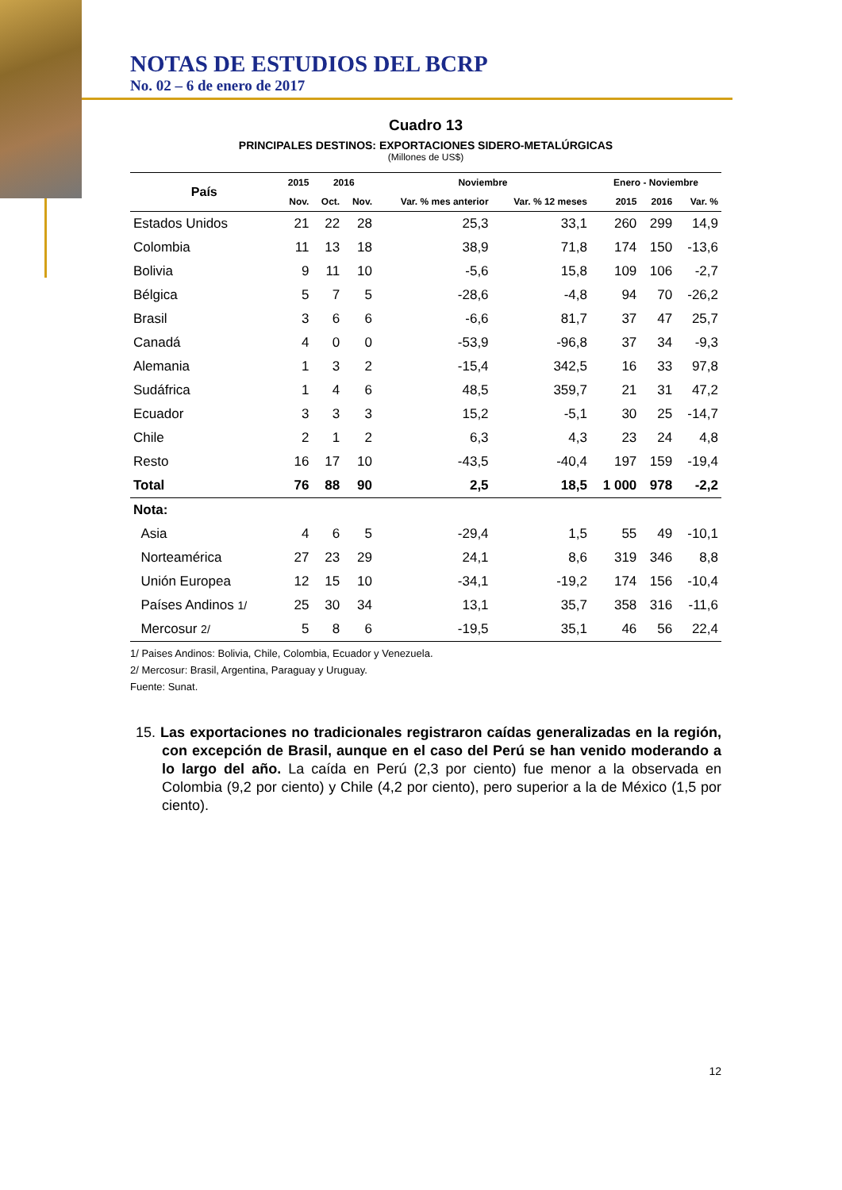NOTAS DE ESTUDIOS DEL BCRP
No. 02 – 6 de enero de 2017
Cuadro 13
PRINCIPALES DESTINOS: EXPORTACIONES SIDERO-METALÚRGICAS
(Millones de US$)
| País | 2015 | 2016 | | Noviembre | | Enero - Noviembre | | |
| --- | --- | --- | --- | --- | --- | --- | --- | --- |
| | Nov. | Oct. | Nov. | Var. % mes anterior | Var. % 12 meses | 2015 | 2016 | Var. % |
| Estados Unidos | 21 | 22 | 28 | 25,3 | 33,1 | 260 | 299 | 14,9 |
| Colombia | 11 | 13 | 18 | 38,9 | 71,8 | 174 | 150 | -13,6 |
| Bolivia | 9 | 11 | 10 | -5,6 | 15,8 | 109 | 106 | -2,7 |
| Bélgica | 5 | 7 | 5 | -28,6 | -4,8 | 94 | 70 | -26,2 |
| Brasil | 3 | 6 | 6 | -6,6 | 81,7 | 37 | 47 | 25,7 |
| Canadá | 4 | 0 | 0 | -53,9 | -96,8 | 37 | 34 | -9,3 |
| Alemania | 1 | 3 | 2 | -15,4 | 342,5 | 16 | 33 | 97,8 |
| Sudáfrica | 1 | 4 | 6 | 48,5 | 359,7 | 21 | 31 | 47,2 |
| Ecuador | 3 | 3 | 3 | 15,2 | -5,1 | 30 | 25 | -14,7 |
| Chile | 2 | 1 | 2 | 6,3 | 4,3 | 23 | 24 | 4,8 |
| Resto | 16 | 17 | 10 | -43,5 | -40,4 | 197 | 159 | -19,4 |
| Total | 76 | 88 | 90 | 2,5 | 18,5 | 1 000 | 978 | -2,2 |
| Nota: | | | | | | | | |
| Asia | 4 | 6 | 5 | -29,4 | 1,5 | 55 | 49 | -10,1 |
| Norteamérica | 27 | 23 | 29 | 24,1 | 8,6 | 319 | 346 | 8,8 |
| Unión Europea | 12 | 15 | 10 | -34,1 | -19,2 | 174 | 156 | -10,4 |
| Países Andinos 1/ | 25 | 30 | 34 | 13,1 | 35,7 | 358 | 316 | -11,6 |
| Mercosur 2/ | 5 | 8 | 6 | -19,5 | 35,1 | 46 | 56 | 22,4 |
1/ Paises Andinos: Bolivia, Chile, Colombia, Ecuador y Venezuela.
2/ Mercosur: Brasil, Argentina, Paraguay y Uruguay.
Fuente: Sunat.
15. Las exportaciones no tradicionales registraron caídas generalizadas en la región, con excepción de Brasil, aunque en el caso del Perú se han venido moderando a lo largo del año. La caída en Perú (2,3 por ciento) fue menor a la observada en Colombia (9,2 por ciento) y Chile (4,2 por ciento), pero superior a la de México (1,5 por ciento).
12